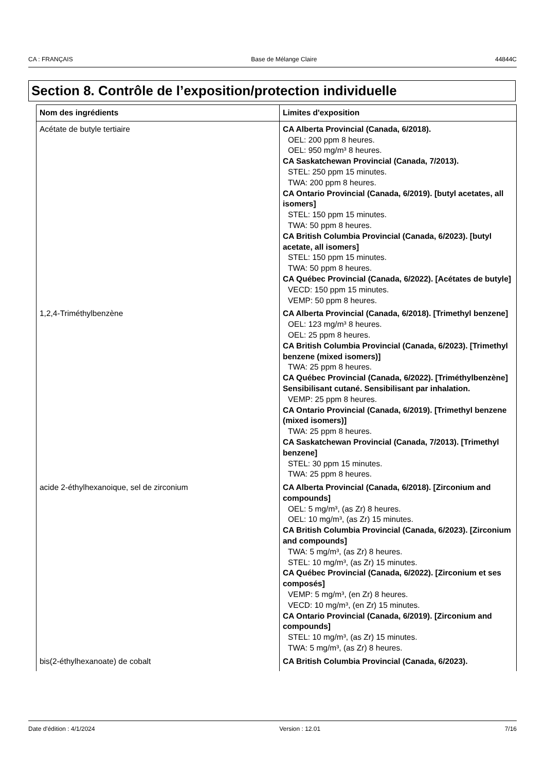CA : FRANÇAIS Base de Mélange Claire 44844C
Section 8. Contrôle de l’exposition/protection individuelle
| Nom des ingrédients | Limites d'exposition |
| --- | --- |
| Acétate de butyle tertiaire | CA Alberta Provincial (Canada, 6/2018). OEL: 200 ppm 8 heures. OEL: 950 mg/m³ 8 heures. CA Saskatchewan Provincial (Canada, 7/2013). STEL: 250 ppm 15 minutes. TWA: 200 ppm 8 heures. CA Ontario Provincial (Canada, 6/2019). [butyl acetates, all isomers] STEL: 150 ppm 15 minutes. TWA: 50 ppm 8 heures. CA British Columbia Provincial (Canada, 6/2023). [butyl acetate, all isomers] STEL: 150 ppm 15 minutes. TWA: 50 ppm 8 heures. CA Québec Provincial (Canada, 6/2022). [Acétates de butyle] VECD: 150 ppm 15 minutes. VEMP: 50 ppm 8 heures. |
| 1,2,4-Triméthylbenzène | CA Alberta Provincial (Canada, 6/2018). [Trimethyl benzene] OEL: 123 mg/m³ 8 heures. OEL: 25 ppm 8 heures. CA British Columbia Provincial (Canada, 6/2023). [Trimethyl benzene (mixed isomers)] TWA: 25 ppm 8 heures. CA Québec Provincial (Canada, 6/2022). [Triméthylbenzène] Sensibilisant cutané. Sensibilisant par inhalation. VEMP: 25 ppm 8 heures. CA Ontario Provincial (Canada, 6/2019). [Trimethyl benzene (mixed isomers)] TWA: 25 ppm 8 heures. CA Saskatchewan Provincial (Canada, 7/2013). [Trimethyl benzene] STEL: 30 ppm 15 minutes. TWA: 25 ppm 8 heures. |
| acide 2-éthylhexanoique, sel de zirconium | CA Alberta Provincial (Canada, 6/2018). [Zirconium and compounds] OEL: 5 mg/m³, (as Zr) 8 heures. OEL: 10 mg/m³, (as Zr) 15 minutes. CA British Columbia Provincial (Canada, 6/2023). [Zirconium and compounds] TWA: 5 mg/m³, (as Zr) 8 heures. STEL: 10 mg/m³, (as Zr) 15 minutes. CA Québec Provincial (Canada, 6/2022). [Zirconium et ses composés] VEMP: 5 mg/m³, (en Zr) 8 heures. VECD: 10 mg/m³, (en Zr) 15 minutes. CA Ontario Provincial (Canada, 6/2019). [Zirconium and compounds] STEL: 10 mg/m³, (as Zr) 15 minutes. TWA: 5 mg/m³, (as Zr) 8 heures. |
| bis(2-éthylhexanoate) de cobalt | CA British Columbia Provincial (Canada, 6/2023). |
Date d'édition : 4/1/2024 Version : 12.01 7/16